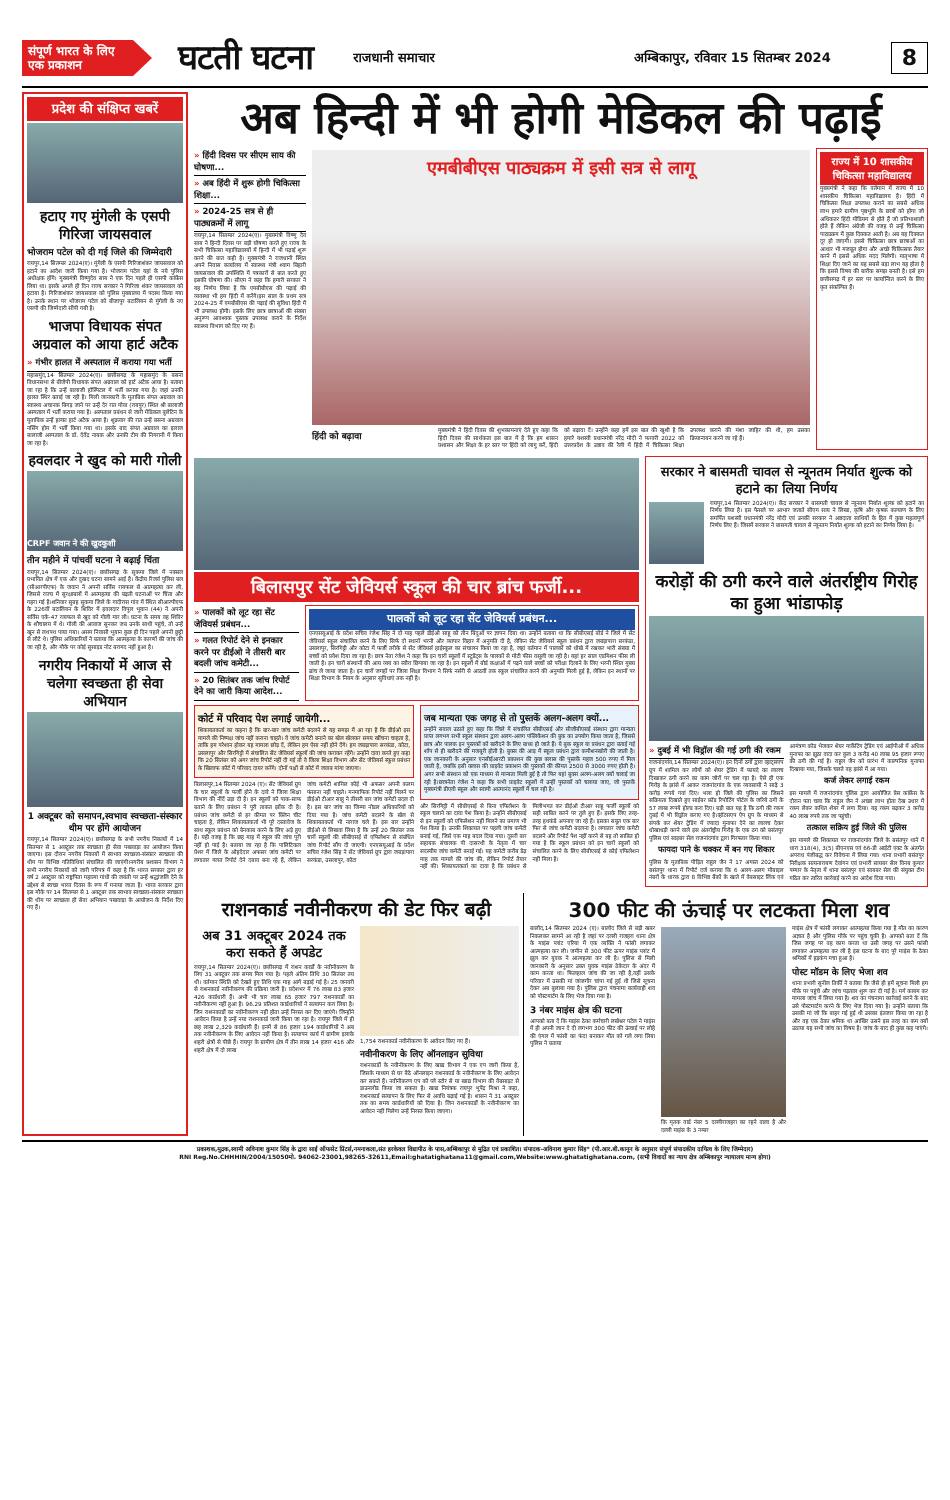संपूर्ण भारत के लिए एक प्रकाशन
घटती घटना
राजधानी समाचार
अम्बिकापुर, रविवार 15 सितम्बर 2024
8
प्रदेश की संक्षिप्त खबरें
हटाए गए मुंगेली के एसपी गिरिजा जायसवाल
भोजराम पटेल को दी गई जिले की जिम्मेदारी
रायपुर,14 सितम्बर 2024(ए)। मुंगेली के एसपी गिरिजाशंकर जायसवाल को हटाने का आदेश जारी किया गया है। भोजराम पटेल यहां के नये पुलिस अधीक्षक होंगे। मुख्यमंत्री विष्णुदेव साय ने एक दिन पहले ही एसपी कांफ्रेंस लिया था। इसके अगले ही दिन राज्य सरकार ने गिरिजा शंकर जायसवाल को हटाया है। गिरिजाशंकर जायसवाल को पुलिस मुख्यालय में पदस्थ किया गया है। उनके स्थान पर भोजराम पटेल को बीजापुर बटालियन से मुंगेली के नए एसपी की जिम्मेदारी सौंपी गयी है।
भाजपा विधायक संपत अग्रवाल को आया हार्ट अटैक
» गंभीर हालत में अस्पताल में कराया गया भर्ती
महासमुंद,14 सितम्बर 2024(ए)। छत्तीसगढ़ के महासमुंद के बसना विधानसभा से बीजेपी विधायक संपत अग्रवाल को हार्ट अटैक आया है। बताया जा रहा है कि उन्हें बालाजी हॉस्पिटल में भर्ती कराया गया है। जहां उनकी हालत स्थिर बताई जा रही है। मिली जानकारी के मुताबिक संपत अग्रवाल का स्वास्थ्य अचानक बिगड़ जाने पर उन्हें देर रात मोवा (रायपुर) स्थित श्री बालाजी अस्पताल में भर्ती कराया गया है। अस्पताल प्रबंधन से जारी मेडिकल बुलेटिन के मुताबिक उन्हें हल्का हार्ट अटैक आया है। शुक्रवार की रात उन्हें बसना अग्रवाल नर्सिंग होम में भर्ती किया गया था। इसके बाद संपत अग्रवाल का इलाज बालाजी अस्पताल के डॉ. देवेंद्र नायक और उनकी टीम की निगरानी में किया जा रहा है।
हवलदार ने खुद को मारी गोली
CRPF जवान ने की खुदकुशी
तीन महीने में पांचवीं घटना ने बढ़ाई चिंता
रायपुर,14 सितम्बर 2024(ए)। छत्तीसगढ़ के सुकमा जिले में नक्सल प्रभावित क्षेत्र में एक और दुखद घटना सामने आई है। केंद्रीय रिजर्व पुलिस बल (सीआरपीएफ) के जवान ने अपनी सर्विस रायफल से आत्महत्या कर ली, जिससे राज्य में सुरक्षाबलों में आत्महत्या की बढ़ती घटनाओं पर चिंता और गहरा गई है।शनिवार सुबह सुकमा जिले के गादीरास गांव में स्थित सीआरपीएफ के 226वीं बटालियन के शिविर में हवलदार विपुल भूयान (44) ने अपनी सर्विस एके-47 रायफल से खुद को गोली मार ली। घटना के समय वह शिविर के शौचालय में थे। गोली की आवाज सुनकर जब उनके साथी पहुंचे, तो उन्हें खून से लथपथ पाया गया। असम निवासी भूयान कुछ ही दिन पहले अपनी छुट्टी से लौटे थे। पुलिस अधिकारियों ने बताया कि आत्महत्या के कारणों की जांच की जा रही है, और मौके पर कोई सुसाइड नोट बरामद नहीं हुआ है।
नगरीय निकायों में आज से चलेगा स्वच्छता ही सेवा अभियान
1 अक्टूबर को समापन,स्वभाव स्वच्छता-संस्कार थीम पर होंगे आयोजन
रायपुर,14 सितम्बर 2024(ए)। छत्तीसगढ़ के सभी नगरीय निकायों में 14 सितम्बर से 1 अक्टूबर तक स्वच्छता ही सेवा पखवाड़ा का आयोजन किया जाएगा। इस दौरान नगरीय निकायों में स्वभाव स्वच्छता-संस्कार स्वच्छता की थीम पर विभिन्न गतिविधियां संचालित की जाएंगी।नगरीय प्रशासन विभाग ने सभी नगरीय निकायों को जारी परिपत्र में कहा है कि भारत सरकार द्वारा हर वर्ष 2 अक्टूबर को राष्ट्रपिता महात्मा गांधी की जयंती पर उन्हें श्रद्धांजलि देने के उद्देश्य से स्वच्छ भारत दिवस के रूप में मनाया जाता है। भारत सरकार द्वारा इस मौके पर 14 सितम्बर से 1 अक्टूबर तक स्वभाव स्वच्छता-संस्कार स्वच्छता की थीम पर स्वच्छता ही सेवा अभियान पखवाड़ा के आयोजन के निर्देश दिए गए हैं।
अब हिन्दी में भी होगी मेडिकल की पढ़ाई
» हिंदी दिवस पर सीएम साय की घोषणा...
» अब हिंदी में शुरू होगी चिकित्सा शिक्षा...
» 2024-25 सत्र से ही पाठ्यक्रमों में लागू
रायपुर,14 सितम्बर 2024(ए)। मुख्यमंत्री विष्णु देव साय ने हिन्दी दिवस पर बड़ी घोषणा करते हुए राज्य के सभी चिकित्सा महाविद्यालयों में हिन्दी में भी पढ़ाई शुरू करने की बात कही है। मुख्यमंत्री ने राजधानी स्थित अपने निवास कार्यालय में स्वास्थ्य मंत्री श्याम बिहारी जायसवाल की उपस्थिति में पत्रकारों से बात करते हुए इसकी घोषणा की। सीएम ने कहा कि हमारी सरकार ने यह निर्णय लिया है कि एमबीबीएस की पढ़ाई की व्यवस्था भी हम हिंदी में करेंगे।इस साल के प्रथम सत्र 2024-25 में एमबीबीएस की पढ़ाई की सुविधा हिंदी में भी उपलब्ध होगी। इसके लिए छात्र छात्राओं की संख्या अनुरूप आवश्यक पुस्तक उपलब्ध कराने के निर्देश स्वास्थ्य विभाग को दिए गए हैं।
एमबीबीएस पाठ्यक्रम में इसी सत्र से लागू
हिंदी को बढ़ावा
मुख्यमंत्री ने हिंदी दिवस की शुभकामनाएं देते हुए कहा कि हिंदी दिवस की सार्थकता इस बात में है कि हम शासन प्रशासन और शिक्षा के हर स्तर पर हिंदी को लागू करें, हिंदी को बढ़ावा दें। उन्होंने कहा हमें इस बात की खुशी है कि हमारे यशस्वी प्रधानमंत्री नरेंद्र मोदी ने फरवरी 2022 को उत्तरप्रदेश के उन्नाव की रैली में हिंदी में चिकित्सा शिक्षा उपलब्ध कराने की मंशा जाहिर की थी, हम उसका क्रियान्वयन करने जा रहे हैं।
राज्य में 10 शासकीय चिकित्सा महाविद्यालय
मुख्यमंत्री ने कहा कि वर्तमान में राज्य में 10 शासकीय चिकित्सा महाविद्यालय है। हिंदी में चिकित्सा शिक्षा उपलब्ध कराने का सबसे अधिक लाभ हमारे ग्रामीण पृष्ठभूमि के छात्रों को होगा जो अधिकतर हिंदी मीडियम से होते हैं जो प्रतिभाशाली होते हैं लेकिन अंग्रेजी की वजह से उन्हें चिकित्सा पाठ्यक्रम में कुछ दिक्कत आती है। अब यह दिक्कत दूर हो जाएगी। इससे चिकित्सा छात्र छात्राओं का आधार भी मजबूत होगा और अच्छे चिकित्सक तैयार करने में इससे अधिक मदद मिलेगी। मातृभाषा में शिक्षा दिए जाने का यह सबसे बड़ा लाभ यह होता है कि इससे विषय की बारीक समझ बनती है। इसे हम छत्तीसगढ़ में हर स्तर पर कार्यान्वित करने के लिए कृत संकल्पित हैं।
बिलासपुर सेंट जेवियर्स स्कूल की चार ब्रांच फर्जी...
» पालकों को लूट रहा सेंट जेवियर्स प्रबंधन...
» गलत रिपोर्ट देने से इनकार करने पर डीईओ ने तीसरी बार बदली जांच कमेटी...
» 20 सितंबर तक जांच रिपोर्ट देने का जारी किया आदेश...
पालकों को लूट रहा सेंट जेवियर्स प्रबंधन...
एनएसयूआई के प्रदेश सचिव रंजेश सिंह ने दो माह पहले डीईओ साहू को तीन बिंदुओं पर ज्ञापन दिया था। उन्होंने बताया था कि सीबीएसई बोर्ड ने जिले में सेंट जेवियर्स स्कूल संचालित करने के लिए सिर्फ दो स्थानों भरनी और व्यापार विहार में अनुमति दी है, लेकिन सेंट जेवियर्स स्कूल प्रबंधन द्वारा जबड़ापारा सरकंडा, उसलापुर, सिरगिट्टी और कोटा में फर्जी तरीके से सेंट जेवियर्स हाईस्कूल का संचालन किया जा रहा है, जहां वर्तमान में पालकों को धोखे में रखकर भारी संख्या में बच्चों को प्रवेश दिया जा रहा है। छात्र नेता रंजेश ने कहा कि इन चारों स्कूलों में स्टूडेंट्स के पालकों से मोटी फीस वसूली जा रही है। यहां हर साल एडमिशन फीस ली जाती है। इन चारों संस्थानों की आय व्यय का ब्यौरा छिपाया जा रहा है। इन स्कूलों में बोर्ड कक्षाओं में पढ़ने वाले बच्चों को परीक्षा दिलाने के लिए भरनी स्थित मुख्य ब्रांच ले जाया जाता है। इन चारों जगहों पर जिला शिक्षा विभाग ने सिर्फ नर्सरी से आठवीं तक स्कूल संचालित करने की अनुमति मिली हुई है, लेकिन इन स्थानों पर शिक्षा विभाग के नियम के अनुसार सुविधाएं तक नहीं है।
कोर्ट में परिवाद पेश लगाई जायेगी...
शिकायतकर्ता का कहना है कि बार-बार जांच कमेटी बदलने से यह समझ में आ रहा है कि डीईओ इस मामले की निष्पक्ष जांच नहीं कराना चाहते। वे जांच कमेटी बनाने का खेल खेलकर समय खींचना चाहता है, ताकि हम परेशान होकर यह मामला छोड़ दें, लेकिन हम ऐसा नहीं होने देंगे। हम जबड़ापारा सरकंडा, कोटा, उसलापुर और सिरगिट्टी में संचालित सेंट जेवियर्स स्कूलों की जांच कराकर रहेंगे। उन्होंने दावा करते हुए कहा कि 20 सितंबर को अगर जांच रिपोर्ट नहीं दी गई तो वे जिला शिक्षा विभाग और सेंट जेवियर्स स्कूल प्रबंधन के खिलाफ कोर्ट में परिवाद दायर करेंगे। दोनों पक्षों से कोर्ट में जवाब मांगा जाएगा।
बिलासपुर,14 सितम्बर 2024 (ए)। सेंट जेवियर्स ग्रुप के चार स्कूलों के फर्जी होने के दावे ने जिला शिक्षा विभाग की नींदें उड़ा दी है। इन स्कूलों को पाक-साफ बताने के लिए प्रबंधन ने पूरी ताकत झोंक दी है। प्रबंधन जांच कमेटी से हर कीमत पर क्लिन चीट चाहता है, लेकिन शिकायतकर्ता भी पूरे दस्तावेज के साथ स्कूल प्रबंधन को बेनकाब करने के लिए अड़े हुए हैं। यही वजह है कि छह माह में स्कूल की जांच पूरी नहीं हो पाई है। बताया जा रहा है कि पालिटिकल प्रेशर में जिले के ओहदेदार अफसर जांच कमेटी पर लगातार गलत रिपोर्ट देने दबाव बना रहे हैं, लेकिन जांच कमेटी शामिल कोई भी अफसर अपनी कलम फंसाना नहीं चाहते। मनमाफिक रिपोर्ट नहीं मिलने पर डीईओ टीआर साहू ने तीसरी बार जांच कमेटी बदल दी है। इस बार जांच का जिम्मा नोडल अधिकारियों को दिया गया है। जांच कमेटी बदलने के खेल से शिकायतकर्ता भी नाराज चले हैं। इस बार उन्होंने डीईओ से लिखवा लिया है कि उन्हें 20 सितंबर तक चारों स्कूलों की सीबीएसई से एफिलेशन से संबंधित जांच रिपोर्ट सौंप दी जाएगी। एनएसयूआई के प्रदेश सचिव रंजेश सिंह ने सेंट जेवियर्स ग्रुप द्वारा जबड़ापारा सरकंडा, उसलापुर, कोटा
जब मान्यता एक जगह से तो पुस्तकें अलग-अलग क्यों...
उन्होंने सवाल उठाते हुए कहा कि जिले में संचालित सीबीएसई और सीजीबीएसई संस्थान द्वारा मान्यता प्राप्त लगभग सभी स्कूल संस्थान द्वारा अलग-अलग पब्लिकेशन की बुक का उपयोग किया जाता है, जिससे छात्र और पालक इन पुस्तकों को खरीदने के लिए बाध्य हो जाते हैं। ये बुक स्कूल या प्रबंधन द्वारा बताई गई शॉप से ही खरीदने की मजबूरी होती है। बुक्स की आड़ में स्कूल प्रबंधन द्वारा कमीशनखोरी की जाती है। एक जानकारी के अनुसार एनसीईआरटी प्रकाशन की कुछ क्लास की पुस्तकें महज 500 रुपए में मिल जाती है, जबकि इसी क्लास की प्राइवेट प्रकाशन की पुस्तकों की कीमत 2500 से 3000 रुपए होती है। अगर सभी संस्थान को एक माध्यम से मान्यता मिली हुई है तो फिर यहां बुक्स अलग-अलग क्यों चलाई जा रही है।छात्रनेता रंजेश ने कहा कि सभी प्राइवेट स्कूलों में उन्हीं पुस्तकों को चलाया जाए, जो पुस्तकें मुख्यमंत्री डीएवी स्कूल और स्वामी आत्मानंद स्कूलों में चल रही है।
और सिरगिट्टी में सीबीएसई से बिना एफिलेशन के स्कूल चलाने का दावा पेश किया है। उन्होंने सीबीएसई से इन स्कूलों को एफिलेशन नहीं मिलने का प्रमाण भी पेश किया है। उनकी शिकायत पर पहली जांच कमेटी बनाई गई, जिसे एक माह बदल दिया गया। दूसरी बार सहायक संचालक पी दासरथी के नेतृत्व में चार सदस्यीय जांच कमेटी बनाई गई। यह कमेटी करीब डेढ़ माह तक मामले की जांच की, लेकिन रिपोर्ट तैयार नहीं की। शिकायतकर्ता का दावा है कि प्रबंधन से मिलीभगत कर डीईओ टीआर साहू फर्जी स्कूलों को सही साबित करने पर तुले हुए हैं। इसके लिए तरह-तरह हथकंडे अपनाए जा रहे हैं। इसका सबूत एक बार फिर से जांच कमेटी बदलना है। लगातार जांच कमेटी बदलने और रिपोर्ट पेश नहीं करने से यह तो साबित हो गया है कि स्कूल प्रबंधन को इन चारों स्कूलों को संचालित करने के लिए सीबीएसई से कोई एफिलेशन नहीं मिला है।
सरकार ने बासमती चावल से न्यूनतम निर्यात शुल्क को हटाने का लिया निर्णय
रायपुर,14 सितम्बर 2024(ए)। केंद्र सरकार ने बासमती चावल से न्यूनतम निर्यात शुल्क को हटाने का निर्णय लिया है। इस फैसले पर आभार जताते सीएम साय ने लिखा, कृषि और कृषक कल्याण के लिए समर्पित यशस्वी प्रधानमंत्री नरेंद्र मोदी एवं उनकी सरकार ने अन्नदाता साथियों के हित में कुछ महत्वपूर्ण निर्णय लिए हैं। जिसमें सरकार ने बासमती चावल से न्यूनतम निर्यात शुल्क को हटाने का निर्णय लिया है।
करोड़ों की ठगी करने वाले अंतर्राष्ट्रीय गिरोह का हुआ भांडाफोड़
» दुबई में भी विड्रॉल की गई ठगी की रकम
राजनांदगांव,14 सितम्बर 2024(ए)। इन दिनों ठगों द्वारा व्हाट्सएप ग्रुप में शामिल कर लोगों को शेयर ट्रेडिंग में फायदे का लालच दिखाकर ठगी करने का काम जोरों पर चल रहा है। ऐसे ही एक गिरोह के झांसे में आकर राजनांदगांव के एक व्यवसायी ने साढ़े 3 करोड़ रूपये गवां दिए। भला हो जिले की पुलिस का जिसने सक्रियता दिखाते हुए साईबर फ्रॉड रिपोर्टिंग पोर्टल के जरिये ठगी के 57 लाख रूपये होल्ड करा दिए। बड़ी बात यह है कि ठगी की रकम दुबई में भी विड्रॉल कराए गए है।व्हॉटसएप ऐप ग्रुप के माध्यम से संपर्क कर शेयर ट्रेडिंग में ज्यादा मुनाफा देने का लालच देकर धोखाधड़ी करने वाले इस अंतर्राष्ट्रीय गिरोह के एक ठग को बसंतपुर पुलिस एवं साइबर सेल राजनांदगांव द्वारा गिरफ्तार किया गया।
फायदा पाने के चक्कर में बन गए शिकार
पुलिस के मुताबिक पीड़ित राहुल जैन ने 17 अगस्त 2024 को बसंतपुर थाना में रिपोर्ट दर्ज कराया कि 6 अलग-अलग मोबाइल नंबरों के धारक द्वारा 8 विभिन्न बैंकों के खाते में वेबसाइट लिंक एवं आमंत्रण कोड भेजकर शेयर मार्केटिंग ट्रेडिंग एवं आईपीओ में अधिक मुनाफा का झूठा वादा कर कुल 3 करोड़ 40 लाख 95 हजार रूपए की ठगी की गई है। राहुल जैन को प्रारंभ में काल्पनिक मुनाफा दिखाया गया, जिसके चलते वह झांसे में आ गया।
कर्ज लेकर लगाई रकम
इस मामले में राजनांदगांव पुलिस द्वारा आयोजित प्रेस कांफ्रेंस के दौरान पता चला कि राहुल जैन ने अच्छा लाभ होता देख उधार में रकम लेकर कथित शेयर में लगा दिया। यह रकम बढ़कर 3 करोड़ 40 लाख रुपये तक जा पहुंची।
तत्काल सक्रिय हुई जिले की पुलिस
इस मामले की शिकायत पर राजनांदगांव जिले के बसंतपुर थाने में धारा 318(4), 3(5) बीएनएस एवं 66-डी आईटी एक्ट के अंतर्गत अपराध पंजीबद्ध कर विवेचना में लिया गया। थाना प्रभारी बसंतपुर निरीक्षक सत्यनारायण देवांगन एवं प्रभारी सायबर सेल विनय कुमार पम्मार के नेतृत्व में थाना बसंतपुर एवं सायबर सेल की संयुक्त टीम गठित कर त्वरित कार्रवाई करने का आदेश दिया गया।
राशनकार्ड नवीनीकरण की डेट फिर बढ़ी
अब 31 अक्टूबर 2024 तक करा सकते हैं अपडेट
रायपुर,14 सितम्बर 2024(ए)। छत्तीसगढ़ में राशन कार्डों के नवीनीकरण के लिए 31 अक्टूबर तक समय मिल गया है। पहले अंतिम तिथि 30 सितंबर तय थी। वर्तमान स्थिति को देखते हुए तिथि एक माह आगे बढ़ाई गई है। 25 जनवरी से राशनकार्ड नवीनीकरण की प्रक्रिया जारी है। प्रदेशभर में 76 लाख 83 हजार 426 कार्डधारी हैं। अभी भी चार लाख 65 हजार 797 राशनकार्डों का नवीनीकरण नहीं हुआ है। 96.29 प्रतिशत कार्डधारियों ने सत्यापन करा लिया है। जिन राशनकार्डों का नवीनीकरण नहीं होता उन्हें निरस्त कर दिए जाएंगे। जिन्होंने आवेदन किया है उन्हें नया राशनकार्ड जारी किया जा रहा है। रायपुर जिले में ही छह लाख 2,329 कार्डधारी हैं। इनमें से 86 हजार 194 कार्डधारियों ने अब तक नवीनीकरण के लिए आवेदन नहीं किया है। सत्यापन कार्य में ग्रामीण इलाके शहरी क्षेत्रों से पीछे हैं। रायपुर के ग्रामीण क्षेत्र में तीन लाख 14 हजार 416 और शहरी क्षेत्र में दो लाख
1,754 राशनकार्ड नवीनीकरण के आवेदन किए गए हैं।
नवीनीकरण के लिए ऑनलाइन सुविधा
राशनकार्डों के नवीनीकरण के लिए खाद्य विभाग ने एक एप जारी किया है, जिसके माध्यम से घर बैठे ऑनलाइन राशनकार्ड के नवीनीकरण के लिए आवेदन कर सकते हैं। नवीनीकरण एप को प्ले स्टोर से या खाद्य विभाग की वेबसाइट से डाउनलोड किया जा सकता है। खाद्य नियंत्रक रायपुर भूपेंद्र मिश्रा ने कहा, राशनकार्ड सत्यापन के लिए फिर से अवधि बढ़ाई गई है। शासन ने 31 अक्टूबर तक का समय कार्डधारियों को दिया है। जिन राशनकार्डों के नवीनीकरण का आवेदन नहीं मिलेगा उन्हें निरस्त किया जाएगा।
300 फीट की ऊंचाई पर लटकता मिला शव
बालोद,14 सितम्बर 2024 (ए)। बालोद जिले से बड़ी खबर निकलकर सामने आ रही है जहां पर दल्ली राजहरा थाना क्षेत्र के माइंस प्लांट एरिया में एक व्यक्ति ने फांसी लगाकर आत्महत्या कर ली। जमीन से 300 फीट ऊपर माइंस प्लांट में झूल कर युवक ने आत्महत्या कर ली है। पुलिस से मिली जानकारी के अनुसार उक्त युवक माइंस ठेकेदार के अंदर में काम करता था। फिलहाल जांच की जा रही है,वहीं उसके परिवार में उसकी मां जांजगीर चांपा गई हुई थी जिसे सूचना देकर अब बुलाया गया है। पुलिस द्वारा पंचनामा कार्यवाही शव को पोस्टमार्टम के लिए भेज दिया गया है।
3 नंबर माइंस क्षेत्र की घटना
आपको बता दें कि माइंस ठेका कर्मचारी लखेश्वर पटेल ने माइंस में ही अपनी जान दे दी लगभग 300 फीट की ऊंचाई पर लोहे की एंगल में फांसी का फंदा बनाकर मौत को गले लगा लिया पुलिस ने बताया
कि मृतक वार्ड नंबर 5 दल्लीराजहरा का रहने वाला है और दल्ली माइंस के 3 नम्बर
माइंस क्षेत्र में फांसी लगाकर आत्महत्या किया गया है मौत का कारण अज्ञात है और पुलिस मौके पर पहुंच चुकी है। आपको बता दें कि जिस जगह पर वह काम करता था उसी जगह पर उसने फांसी लगाकर आत्महत्या कर ली है इस घटना के बाद पूरे माइंस के ठेका श्रमिकों में हड़कंप मचा हुआ है।
पोस्ट मॉडम के लिए भेजा शव
थाना प्रभारी सुनील तिर्की ने बताया कि जैसे ही हमें सूचना मिली हम मौके पर पहुंचे और जांच पड़ताल शुरू कर दी गई है। मर्ग कायम कर मामला जांच में लिया गया है। शव का पंचनामा कार्रवाई करने के बाद उसे पोस्टमार्टम करने के लिए भेज दिया गया है। उन्होंने बताया कि उसकी मां जो कि बाहर गई हुई थी उसका इंतजार किया जा रहा है और वह एक ठेका श्रमिक था आखिर उसने इस तरह का कम क्यों उठाया यह सभी जांच का विषय है। जांच के बाद ही कुछ कह पाएंगे।
प्रकाशक,मुद्रक,स्वामी अविनाश कुमार सिंह के द्वारा साईं ऑफसेट प्रिंटर्स,नमनाकला,संत हरकेवल विद्यापीठ के पास,अम्बिकापुर से मुद्रित एवं प्रकाशित। संपादक-अविनाश कुमार सिंह* (पी.आर.बी.कानून के अनुसार संपूर्ण संपादकीय दायित्व के लिए जिम्मेदार)
RNI Reg.No.CHHHIN/2004/15050मो. 94062-23001,98265-32611,Email:ghatatighatana11@gmail.com,Website:www.ghatatighatana.com, (सभी विवादों का न्याय क्षेत्र अम्बिकापुर न्यायालय मान्य होगा)